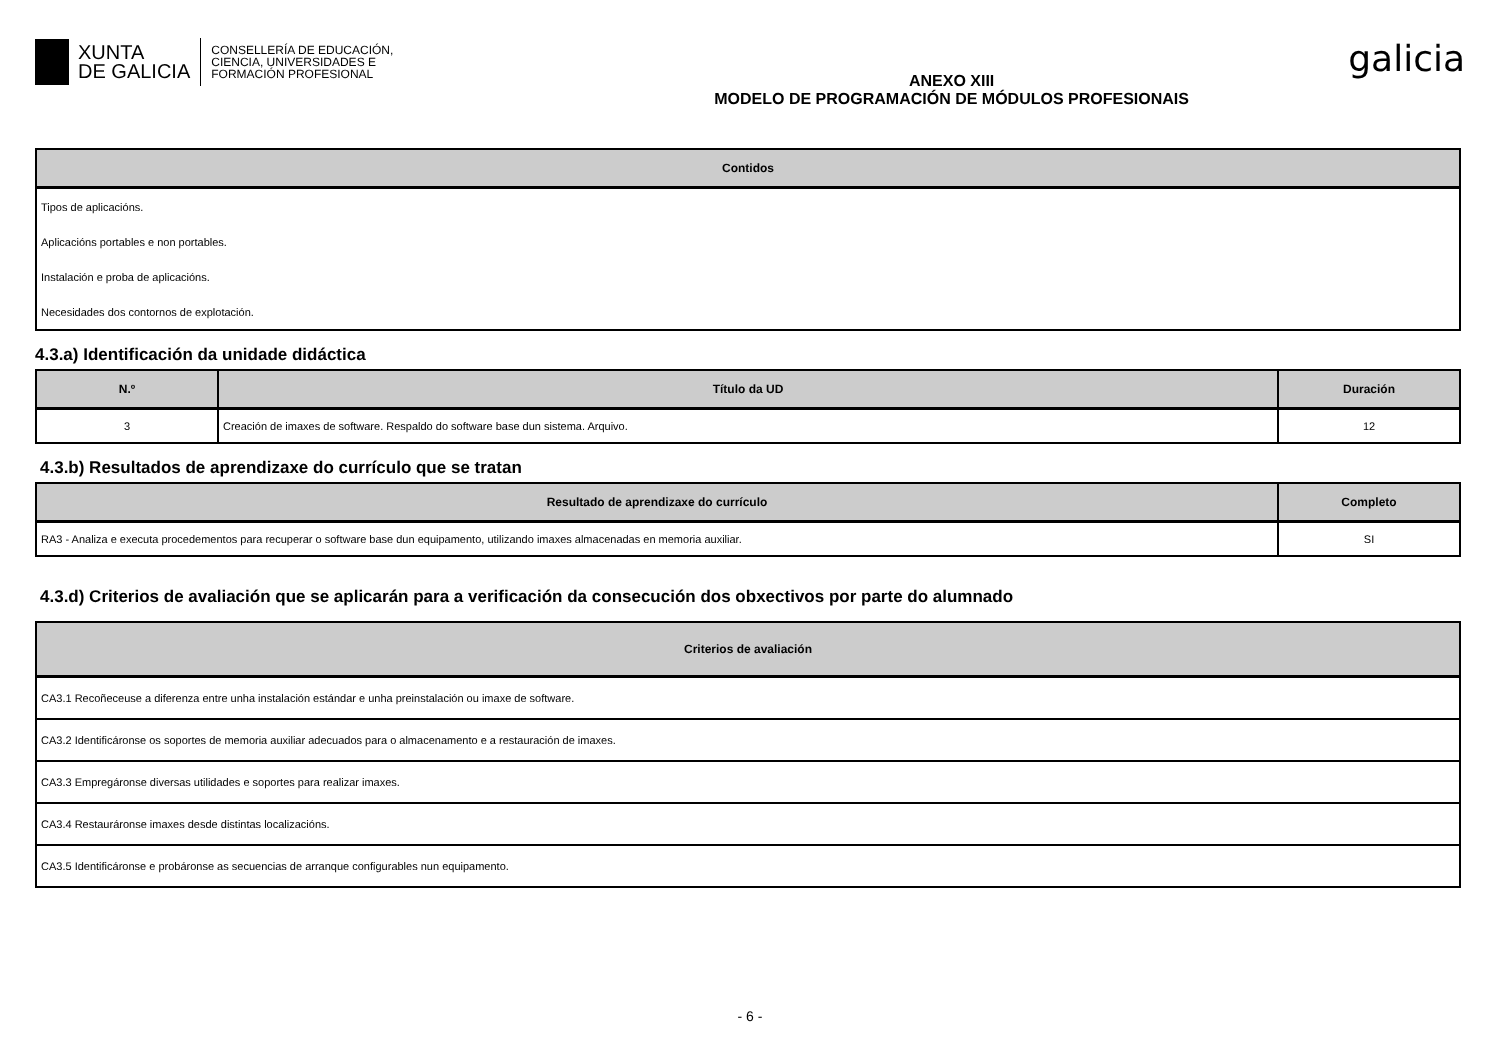XUNTA
DE GALICIA
CONSELLERÍA DE EDUCACIÓN,
CIENCIA, UNIVERSIDADES E
FORMACIÓN PROFESIONAL
ANEXO XIII
MODELO DE PROGRAMACIÓN DE MÓDULOS PROFESIONAIS
galicia
| Contidos |
| --- |
| Tipos de aplicacións. |
| Aplicacións portables e non portables. |
| Instalación e proba de aplicacións. |
| Necesidades dos contornos de explotación. |
4.3.a) Identificación da unidade didáctica
| N.º | Título da UD | Duración |
| --- | --- | --- |
| 3 | Creación de imaxes de software. Respaldo do software base dun sistema. Arquivo. | 12 |
4.3.b) Resultados de aprendizaxe do currículo que se tratan
| Resultado de aprendizaxe do currículo | Completo |
| --- | --- |
| RA3 - Analiza e executa procedementos para recuperar o software base dun equipamento, utilizando imaxes almacenadas en memoria auxiliar. | SI |
4.3.d) Criterios de avaliación que se aplicarán para a verificación da consecución dos obxectivos por parte do alumnado
| Criterios de avaliación |
| --- |
| CA3.1 Recoñeceuse a diferenza entre unha instalación estándar e unha preinstalación ou imaxe de software. |
| CA3.2 Identificáronse os soportes de memoria auxiliar adecuados para o almacenamento e a restauración de imaxes. |
| CA3.3 Empregáronse diversas utilidades e soportes para realizar imaxes. |
| CA3.4 Restauráronse imaxes desde distintas localizacións. |
| CA3.5 Identificáronse e probáronse as secuencias de arranque configurables nun equipamento. |
- 6 -